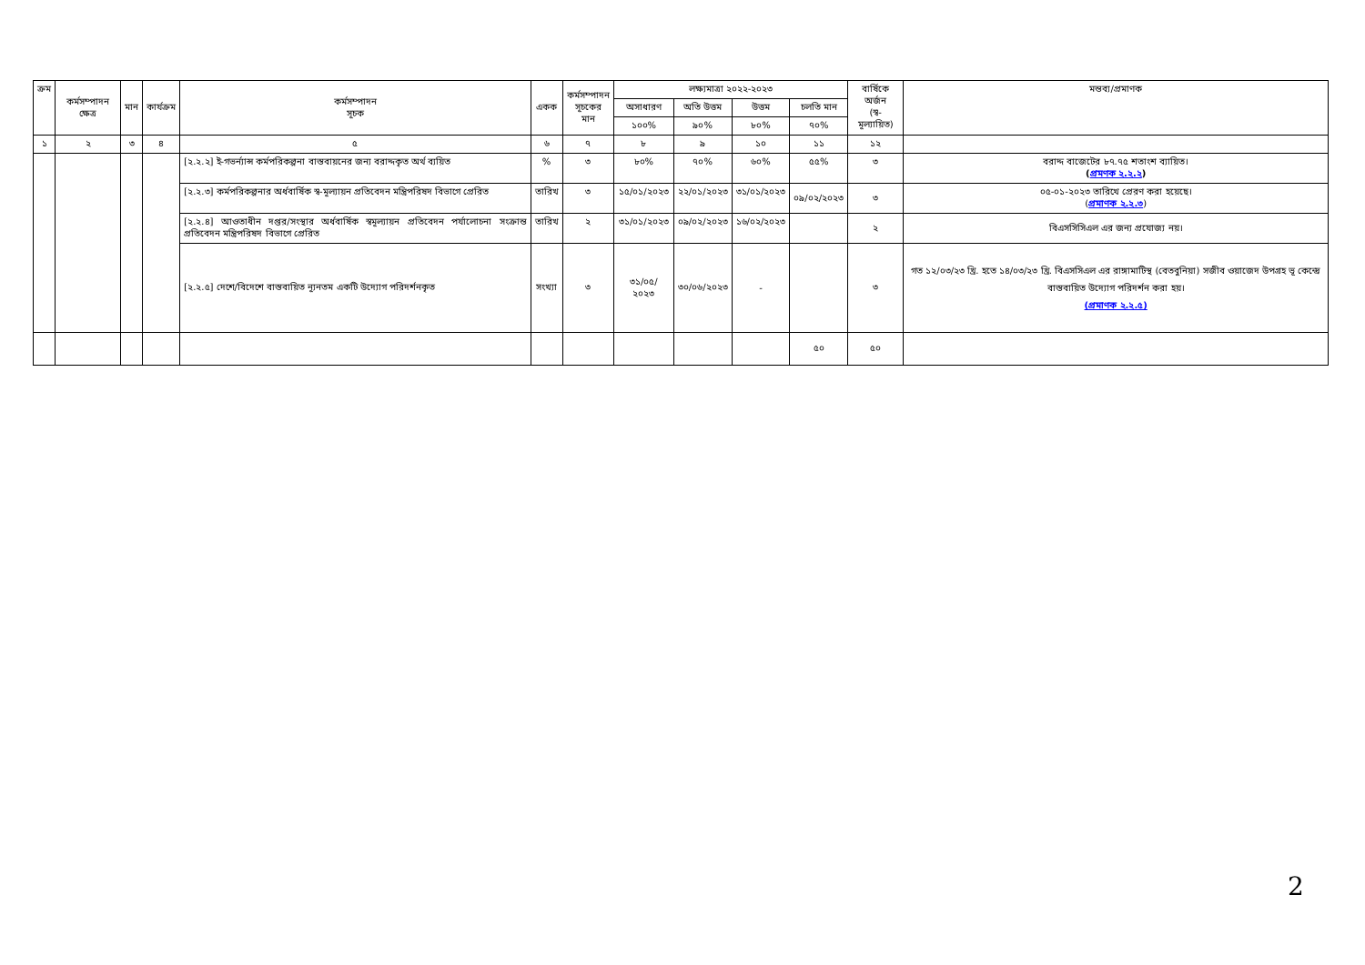| ক্রম | কর্মসম্পাদন ক্ষেত্র | মান | কার্যক্রম | কর্মসম্পাদন সূচক | একক | কর্মসম্পাদন সূচকের মান | লক্ষ্যমাত্রা ২০২২-২০২৩ | | | | বার্ষিকে অর্জন (স্ব-মূল্যায়িত) | মন্তব্য/প্রমাণক |
| --- | --- | --- | --- | --- | --- | --- | --- | --- | --- | --- | --- | --- |
| | | | | | | | অসাধারণ | অতি উত্তম | উত্তম | চলতি মান | | |
| | | | | | | | ১০০% | ৯০% | ৮০% | ৭০% | | |
| ১ | ২ | ৩ | ৪ | ৫ | ৬ | ৭ | ৮ | ৯ | ১০ | ১১ | ১২ | |
| | | | | [২.২.২] ই-গভর্ন্যান্স কর্মপরিকল্পনা বাস্তবায়নের জন্য বরাদ্দকৃত অর্থ ব্যয়িত | % | ৩ | ৮০% | ৭০% | ৬০% | ৫৫% | ৩ | বরাদ্দ বাজেটের ৮৭.৭৫ শতাংশ ব্যায়িত। ( প্রমণক ২.২.২ ) |
| | | | | [২.২.৩] কর্মপরিকল্পনার অর্ধবার্ষিক স্ব-মূল্যায়ন প্রতিবেদন মন্ত্রিপরিষদ বিভাগে প্রেরিত | তারিখ | ৩ | ১৫/০১/২০২৩ | ২২/০১/২০২৩ | ৩১/০১/২০২৩ | ০৯/০২/২০২৩ | ৩ | ০৫-০১-২০২৩ তারিখে প্রেরণ করা হয়েছে। ( প্রমাণক ২.২.৩ ) |
| | | | | [২.২.৪] আওতাধীন দপ্তর/সংস্থার অর্ধবার্ষিক স্বমূল্যায়ন প্রতিবেদন পর্যালোচনা সংক্রান্ত প্রতিবেদন মন্ত্রিপরিষদ বিভাগে প্রেরিত | তারিখ | ২ | ৩১/০১/২০২৩ | ০৯/০২/২০২৩ | ১৬/০২/২০২৩ | | ২ | বিএসসিসিএল এর জন্য প্রযোজ্য নয়। |
| | | | | [২.২.৫] দেশে/বিদেশে বাস্তবায়িত ন্যূনতম একটি উদ্যোগ পরিদর্শনকৃত | সংখ্যা | ৩ | ৩১/০৫/ ২০২৩ | ৩০/০৬/২০২৩ | - | | ৩ | গত ১২/০৩/২৩ খ্রি. হতে ১৪/০৩/২৩ খ্রি. বিএসসিএল এর রাঙ্গামাটিস্থ (বেতবুনিয়া) সজীব ওয়াজেদ উপগ্রহ ভূ কেন্দ্রে বাস্তবায়িত উদ্যোগ পরিদর্শন করা হয়। (প্রমাণক ২.২.৫) |
| | | | | | | | | | | ৫০ | ৫০ | |
2